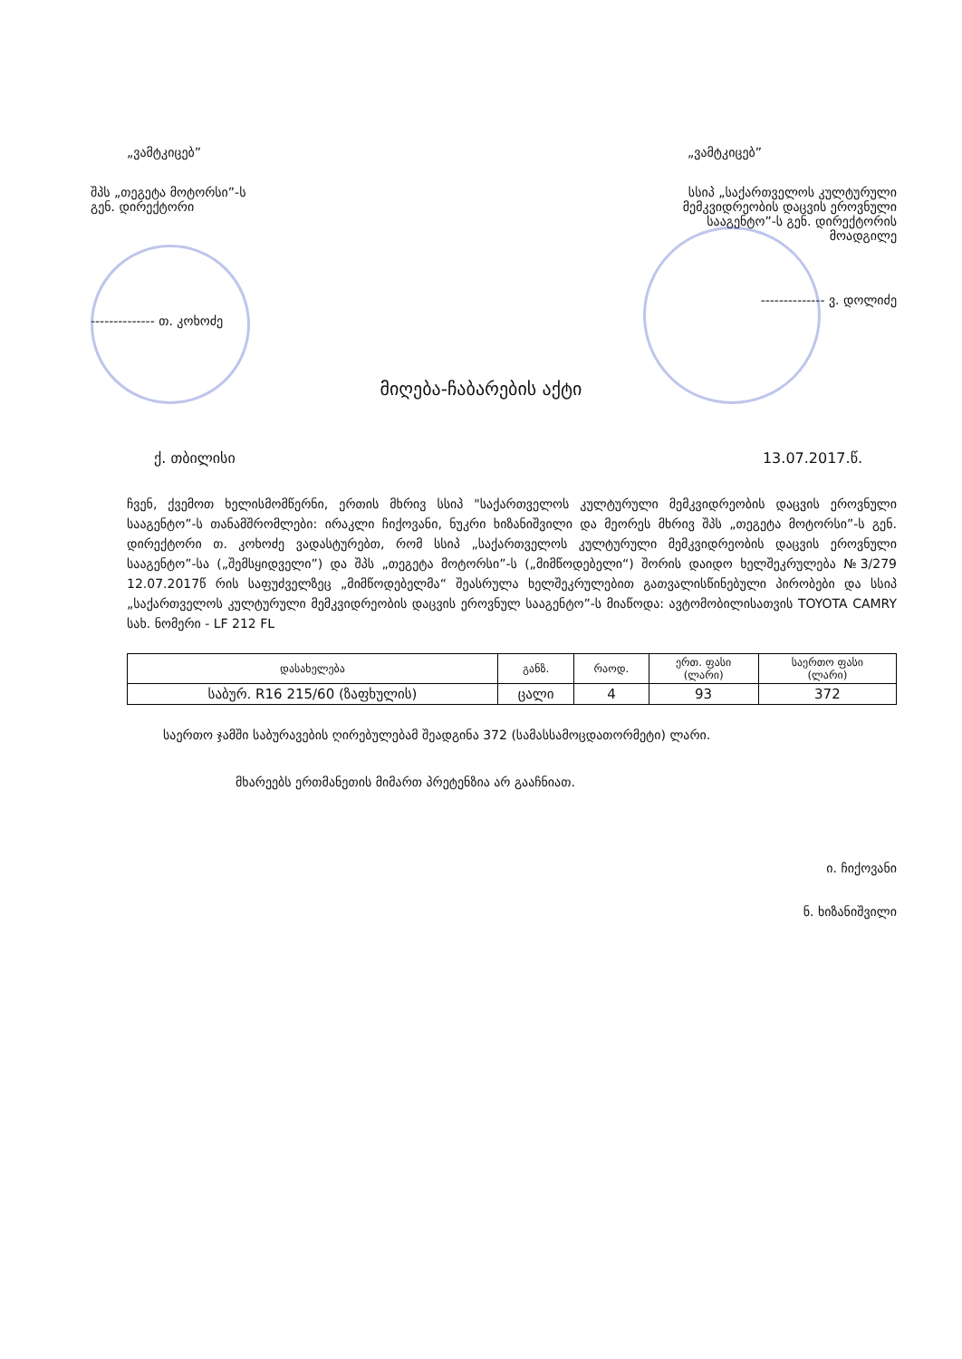„ვამტკიცებ”
შპს „თეგეტა მოტორსი”-ს
გენ. დირექტორი
-------------- თ. კოხოძე
„ვამტკიცებ”
სსიპ „საქართველოს კულტურული
მემკვიდრეობის დაცვის ეროვნული
სააგენტო”-ს გენ. დირექტორის
მოადგილე
-------------- ვ. დოლიძე
მიღება-ჩაბარების აქტი
ქ. თბილისი 13.07.2017.წ.
ჩვენ, ქვემოთ ხელისმომწერნი, ერთის მხრივ სსიპ "საქართველოს კულტურული მემკვიდრეობის დაცვის ეროვნული სააგენტო”-ს თანამშრომლები: ირაკლი ჩიქოვანი, ნუკრი ხიზანიშვილი და მეორეს მხრივ შპს „თეგეტა მოტორსი”-ს გენ. დირექტორი თ. კოხოძე ვადასტურებთ, რომ სსიპ „საქართველოს კულტურული მემკვიდრეობის დაცვის ეროვნული სააგენტო”-სა („შემსყიდველი”) და შპს „თეგეტა მოტორსი”-ს („მიმწოდებელი“) შორის დაიდო ხელშეკრულება №3/279 12.07.2017წ რის საფუძველზეც „მიმწოდებელმა“ შეასრულა ხელშეკრულებით გათვალისწინებული პირობები და სსიპ „საქართველოს კულტურული მემკვიდრეობის დაცვის ეროვნულ სააგენტო”-ს მიაწოდა: ავტომობილისათვის TOYOTA CAMRY სახ. ნომერი - LF 212 FL
| დასახელება | განზ. | რაოდ. | ერთ. ფასი (ლარი) | საერთო ფასი (ლარი) |
| --- | --- | --- | --- | --- |
| საბურ. R16 215/60 (ზაფხულის) | ცალი | 4 | 93 | 372 |
საერთო ჯამში საბურავების ღირებულებამ შეადგინა 372 (სამასსამოცდათორმეტი) ლარი.
მხარეებს ერთმანეთის მიმართ პრეტენზია არ გააჩნიათ.
ი. ჩიქოვანი
ნ. ხიზანიშვილი